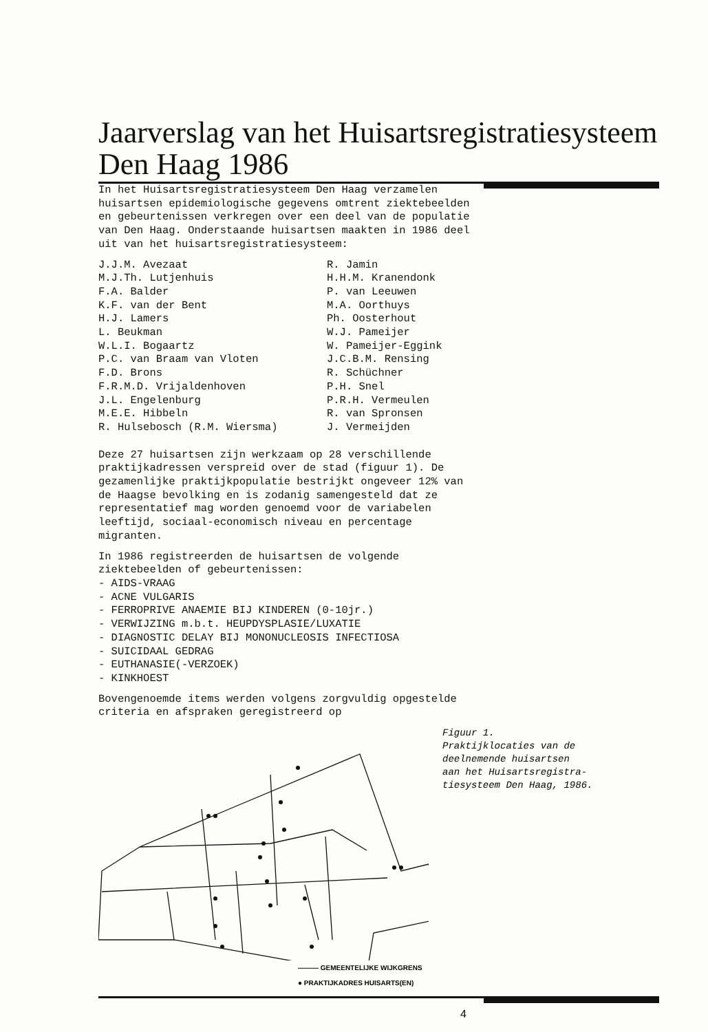Jaarverslag van het Huisartsregistratiesysteem
Den Haag 1986
In het Huisartsregistratiesysteem Den Haag verzamelen huisartsen epidemiologische gegevens omtrent ziektebeelden en gebeurtenissen verkregen over een deel van de populatie van Den Haag. Onderstaande huisartsen maakten in 1986 deel uit van het huisartsregistratiesysteem:
J.J.M. Avezaat
R. Jamin
M.J.Th. Lutjenhuis
H.H.M. Kranendonk
F.A. Balder
P. van Leeuwen
K.F. van der Bent
M.A. Oorthuys
H.J. Lamers
Ph. Oosterhout
L. Beukman
W.J. Pameijer
W.L.I. Bogaartz
W. Pameijer-Eggink
P.C. van Braam van Vloten
J.C.B.M. Rensing
F.D. Brons
R. Schüchner
F.R.M.D. Vrijaldenhoven
P.H. Snel
J.L. Engelenburg
P.R.H. Vermeulen
M.E.E. Hibbeln
R. van Spronsen
R. Hulsebosch (R.M. Wiersma)
J. Vermeijden
Deze 27 huisartsen zijn werkzaam op 28 verschillende praktijkadressen verspreid over de stad (figuur 1). De gezamenlijke praktijkpopulatie bestrijkt ongeveer 12% van de Haagse bevolking en is zodanig samengesteld dat ze representatief mag worden genoemd voor de variabelen leeftijd, sociaal-economisch niveau en percentage migranten.
In 1986 registreerden de huisartsen de volgende ziektebeelden of gebeurtenissen:
- AIDS-VRAAG
- ACNE VULGARIS
- FERROPRIVE ANAEMIE BIJ KINDEREN (0-10jr.)
- VERWIJZING m.b.t. HEUPDYSPLASIE/LUXATIE
- DIAGNOSTIC DELAY BIJ MONONUCLEOSIS INFECTIOSA
- SUICIDAAL GEDRAG
- EUTHANASIE(-VERZOEK)
- KINKHOEST
Bovengenoemde items werden volgens zorgvuldig opgestelde criteria en afspraken geregistreerd op
Figuur 1.
Praktijklocaties van de
deelnemende huisartsen
aan het Huisartsregistra-
tiesysteem Den Haag, 1986.
——— GEMEENTELIJKE WIJKGRENS
● PRAKTIJKADRES HUISARTS(EN)
4